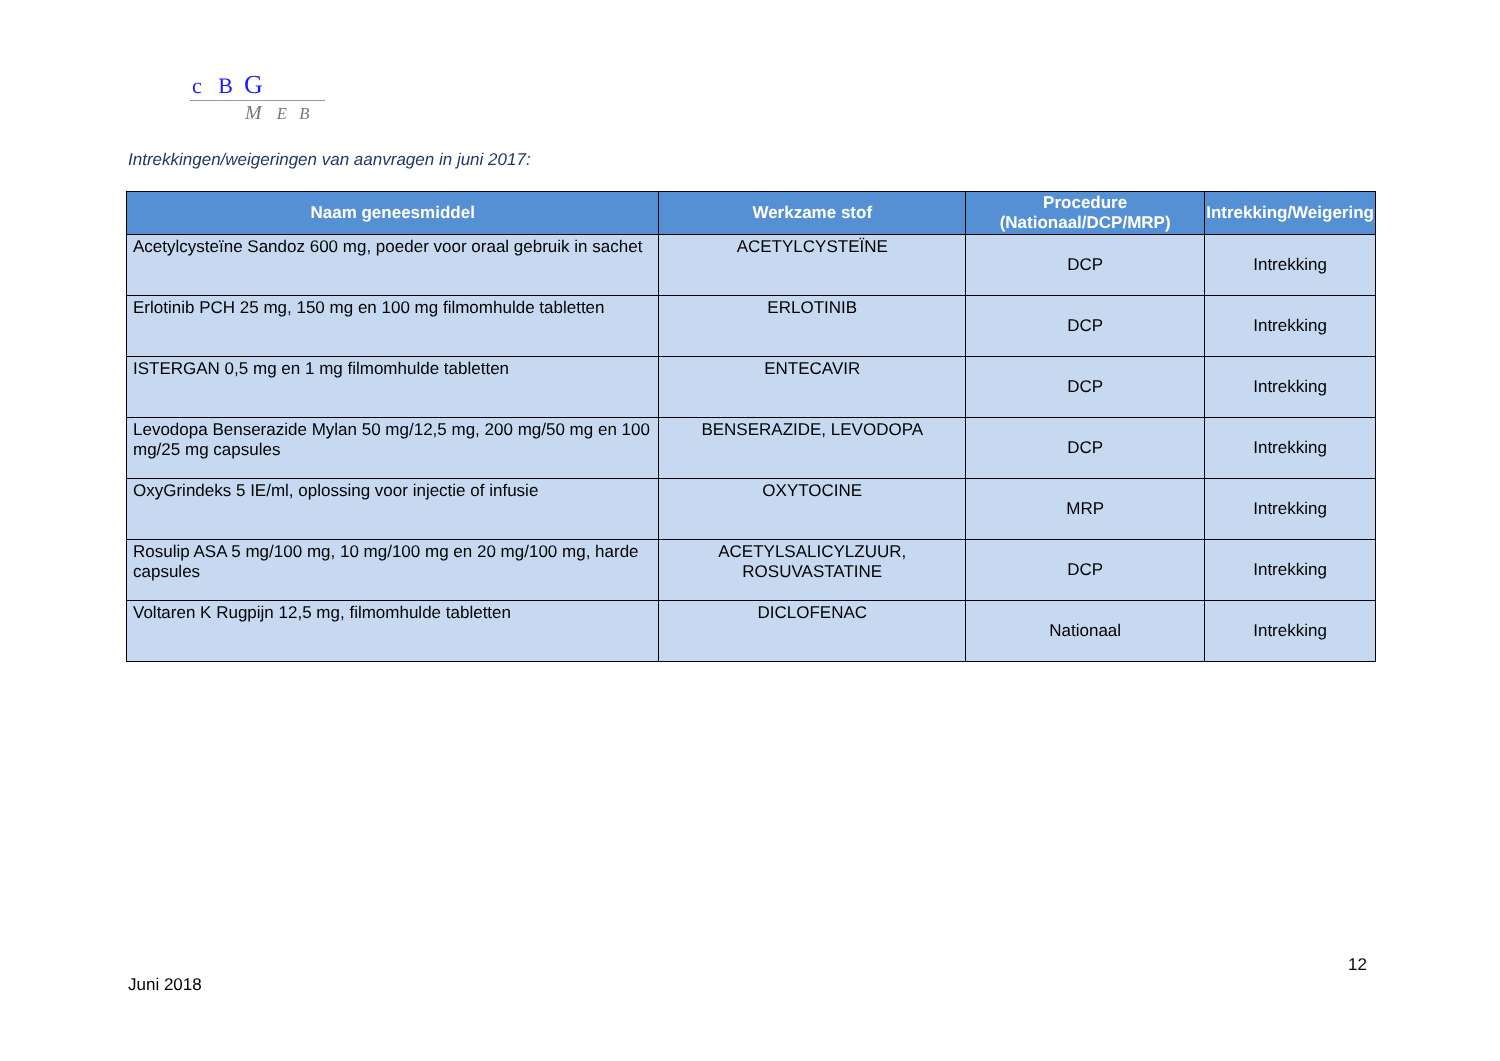c B G
M E B
Intrekkingen/weigeringen van aanvragen in juni 2017:
| Naam geneesmiddel | Werkzame stof | Procedure (Nationaal/DCP/MRP) | Intrekking/Weigering |
| --- | --- | --- | --- |
| Acetylcysteïne Sandoz 600 mg, poeder voor oraal gebruik in sachet | ACETYLCYSTEÏNE | DCP | Intrekking |
| Erlotinib PCH 25 mg, 150 mg en 100 mg filmomhulde tabletten | ERLOTINIB | DCP | Intrekking |
| ISTERGAN 0,5 mg en 1 mg filmomhulde tabletten | ENTECAVIR | DCP | Intrekking |
| Levodopa Benserazide Mylan 50 mg/12,5 mg, 200 mg/50 mg en 100 mg/25 mg capsules | BENSERAZIDE, LEVODOPA | DCP | Intrekking |
| OxyGrindeks 5 IE/ml, oplossing voor injectie of infusie | OXYTOCINE | MRP | Intrekking |
| Rosulip ASA 5 mg/100 mg, 10 mg/100 mg en 20 mg/100 mg, harde capsules | ACETYLSALICYLZUUR, ROSUVASTATINE | DCP | Intrekking |
| Voltaren K Rugpijn 12,5 mg, filmomhulde tabletten | DICLOFENAC | Nationaal | Intrekking |
12
Juni 2018